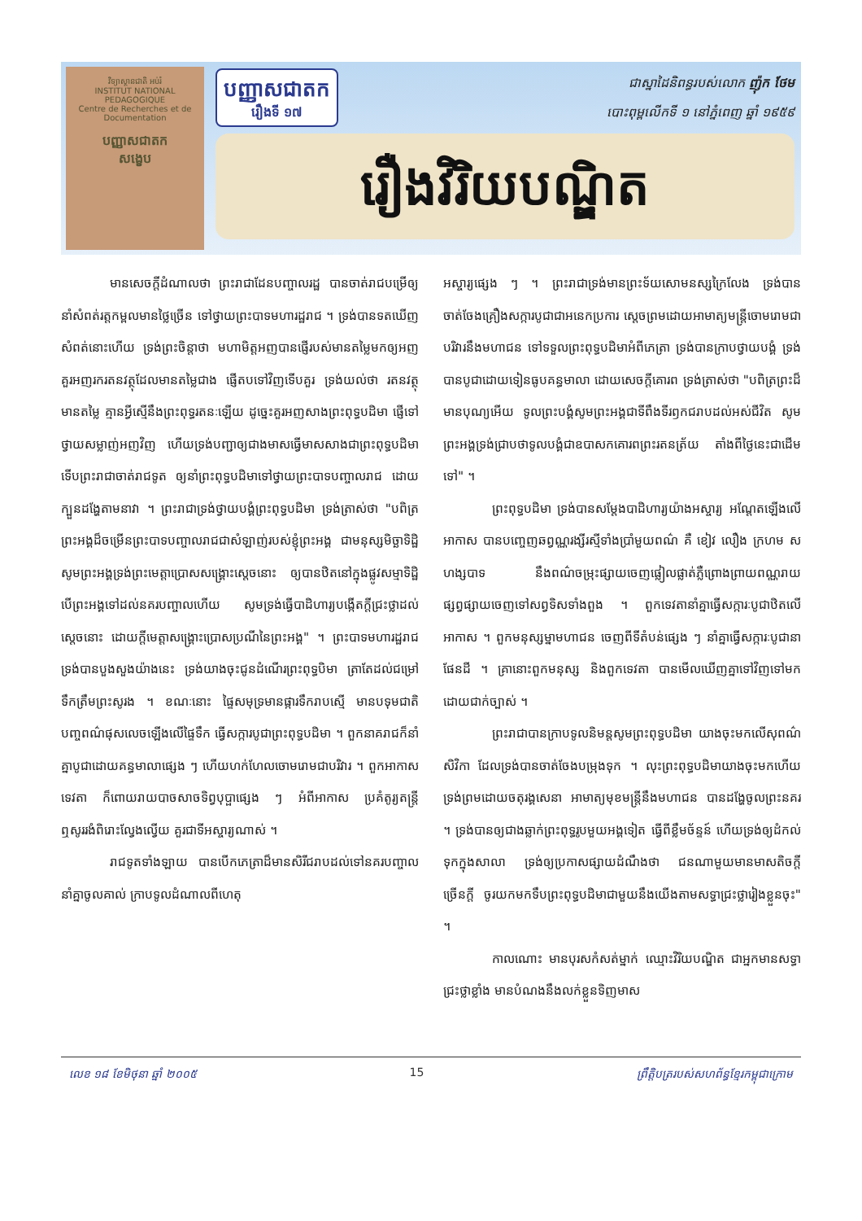វិទ្យាស្ថានជាតិ អប់រំ
INSTITUT NATIONAL PEDAGOGIQUE
Centre de Recherches et de Documentation
បញ្ញាសជាតក
សង្ខេប
បញ្ញាសជាតក
រឿងទី ១៧
ជាស្នាដៃនិពន្ធរបស់លោក ញ៉ុក ថែម
បោះពុម្ពលើកទី ១ នៅភ្នំពេញ ឆ្នាំ ១៩៥៩
រឿងវិរិយបណ្ឌិត
មានសេចក្តីដំណាលថា ព្រះរាជាដែនបញ្ចាលរដ្ឋ បានចាត់រាជបម្រើឲ្យនាំសំពត់រត្តកម្ពលមានថ្លៃច្រើន ទៅថ្វាយព្រះបាទមហារដ្ឋរាជ ។ ទ្រង់បានទតឃើញសំពត់នោះហើយ ទ្រង់ព្រះចិន្តាថា មហាមិត្តអញបានផ្ញើរបស់មានតម្លៃមកឲ្យអញ គួរអញរករតនវត្ថុដែលមានតម្លៃជាង ផ្ញើតបទៅវិញទើបគួរ ទ្រង់យល់ថា រតនវត្ថុមានតម្លៃ គ្មានអ្វីស្មើនឹងព្រះពុទ្ធរតនៈឡើយ ដូច្នេះគួរអញសាងព្រះពុទ្ធបដិមា ផ្ញើទៅថ្វាយសម្លាញ់អញវិញ ហើយទ្រង់បញ្ជាឲ្យជាងមាសធ្វើមាសសាងជាព្រះពុទ្ធបដិមា ទើបព្រះរាជាចាត់រាជទូត ឲ្យនាំព្រះពុទ្ធបដិមាទៅថ្វាយព្រះបាទបញ្ចាលរាជ ដោយក្បួនដង្ហែតាមនាវា ។ ព្រះរាជាទ្រង់ថ្វាយបង្គំព្រះពុទ្ធបដិមា ទ្រង់ត្រាស់ថា "បពិត្រព្រះអង្គដ៏ចម្រើនព្រះបាទបញ្ចាលរាជជាសំឡាញ់របស់ខ្ញុំព្រះអង្គ ជាមនុស្សមិច្ឆាទិដ្ឋិ សូមព្រះអង្គទ្រង់ព្រះមេត្តាប្រោសសង្គ្រោះស្តេចនោះ ឲ្យបានឋិតនៅក្នុងផ្លូវសម្មាទិដ្ឋិ បើព្រះអង្គទៅដល់នគរបញ្ចាលហើយ សូមទ្រង់ធ្វើបាដិហារ្យបង្កើតក្តីជ្រះថ្លាដល់ស្តេចនោះ ដោយក្តីមេត្តាសង្គ្រោះប្រោសប្រណីនៃព្រះអង្គ" ។ ព្រះបាទមហារដ្ឋរាជ ទ្រង់បានបួងសួងយ៉ាងនេះ ទ្រង់យាងចុះជូនដំណើរព្រះពុទ្ធបិមា ត្រាតែដល់ជម្រៅទឹកត្រឹមព្រះសូរង ។ ខណៈនោះ ផ្ទៃសមុទ្រមានផ្ការទឹករាបស្មើ មានបទុមជាតិ បញ្ចពណ៌ផុសលេចឡើងលើផ្ទៃទឹក ធ្វើសក្ការបូជាព្រះពុទ្ធបដិមា ។ ពួកនាគរាជក៏នាំគ្នាបូជាដោយគន្ធមាលាផ្សេង ៗ ហើយហក់ហែលចោមរោមជាបរិវារ ។ ពួកអាកាសទេវតា ក៏ពោយរាយបាចសាចទិព្វបុប្ផាផ្សេង ៗ អំពីអាកាស ប្រគំតូរ្យតន្ត្រី ឮសូររងំពិរោះល្វែងល្វើយ គួរជាទីអស្ចារ្យណាស់ ។
រាជទូតទាំងឡាយ បានបើកភេត្រាដ៏មានសិរីជរាបដល់ទៅនគរបញ្ចាល នាំគ្នាចូលគាល់ ក្រាបទូលដំណាលពីហេតុ
អស្ចារ្យផ្សេង ៗ ។ ព្រះរាជាទ្រង់មានព្រះទ័យសោមនស្សក្រៃលែង ទ្រង់បានចាត់ចែងគ្រឿងសក្ការបូជាជាអនេកប្រការ ស្តេចព្រមដោយអាមាត្យមន្ត្រីចោមរោមជាបរិវារនឹងមហាជន ទៅទទួលព្រះពុទ្ធបដិមាអំពីភេត្រា ទ្រង់បានក្រាបថ្វាយបង្គំ ទ្រង់បានបូជាដោយទៀនធូបគន្ធមាលា ដោយសេចក្តីគោរព ទ្រង់ត្រាស់ថា "បពិត្រព្រះដ៏មានបុណ្យអើយ ទូលព្រះបង្គំសូមព្រះអង្គជាទីពឹងទីរឭកជរាបដល់អស់ជីវិត សូមព្រះអង្គទ្រង់ជ្រាបថាទូលបង្គំជាឧបាសកគោរពព្រះរតនត្រ័យ តាំងពីថ្ងៃនេះជាដើមទៅ" ។
ព្រះពុទ្ធបដិមា ទ្រង់បានសម្តែងបាដិហារ្យយ៉ាងអស្ចារ្យ អណ្តែតឡើងលើអាកាស បានបញ្ចេញឆព្វណ្ណរង្សីរស្មីទាំងប្រាំមួយពណ៌ គឺ ខៀវ លឿង ក្រហម ស ហង្សបាទ នឹងពណ៌ចម្រុះផ្សាយចេញផ្លៀលផ្លាត់ភ្លឺព្រោងព្រាយពណ្ណរាយ ផ្សព្វផ្សាយចេញទៅសព្វទិសទាំងពួង ។ ពួកទេវតានាំគ្នាធ្វើសក្ការៈបូជាឋិតលើអាកាស ។ ពួកមនុស្សម្នាមហាជន ចេញពីទីតំបន់ផ្សេង ៗ នាំគ្នាធ្វើសក្ការៈបូជានាផែនដី ។ គ្រានោះពួកមនុស្ស និងពួកទេវតា បានមើលឃើញគ្នាទៅវិញទៅមកដោយជាក់ច្បាស់ ។
ព្រះរាជាបានក្រាបទូលនិមន្តសូមព្រះពុទ្ធបដិមា យាងចុះមកលើសុពណ៌សិវិកា ដែលទ្រង់បានចាត់ចែងបម្រុងទុក ។ លុះព្រះពុទ្ធបដិមាយាងចុះមកហើយ ទ្រង់ព្រមដោយចតុរង្គសេនា អាមាត្យមុខមន្ត្រីនឹងមហាជន បានដង្ហែចូលព្រះនគរ ។ ទ្រង់បានឲ្យជាងឆ្លាក់ព្រះពុទ្ធរូបមួយអង្គទៀត ធ្វើពីខ្លឹមច័ន្ទន៍ ហើយទ្រង់ឲ្យដំកល់ទុកក្នុងសាលា ទ្រង់ឲ្យប្រកាសផ្សាយដំណឹងថា ជនណាមួយមានមាសតិចក្តី ច្រើនក្តី ចូរយកមកទឹបព្រះពុទ្ធបដិមាជាមួយនឹងយើងតាមសទ្ធាជ្រះថ្លារៀងខ្លួនចុះ" ។
កាលណោះ មានបុរសកំសត់ម្នាក់ ឈ្មោះវិរិយបណ្ឌិត ជាអ្នកមានសទ្ធាជ្រះថ្លាខ្លាំង មានបំណងនឹងលក់ខ្លួនទិញមាស
លេខ ១៨ ខែមិថុនា ឆ្នាំ ២០០៥ 15 ព្រឹត្តិបត្ររបស់សហព័ន្ធខ្មែរកម្ពុជាក្រោម